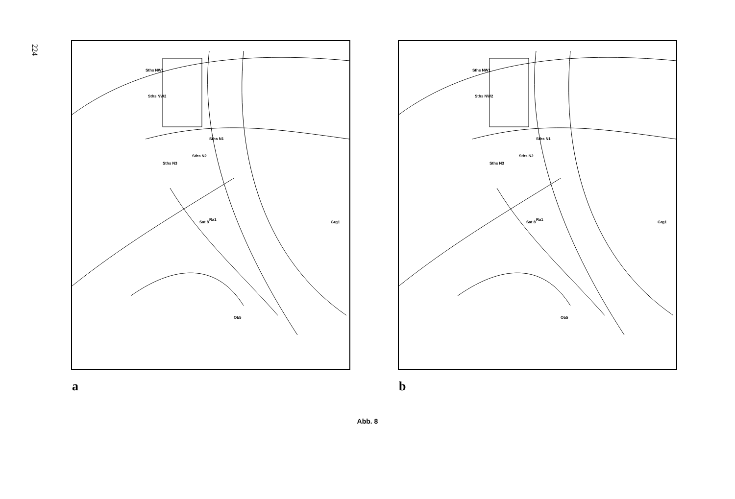224
Sths NW1
Sths NW2
Sths N1
Sths N2
Sths N3
Ra1
Sat 8 Grg1
Ob5
a
Sths NW1
Sths NW2
Sths N1
Sths N2
Sths N3
Ra1
Sat 8 Grg1
Ob5
b
Abb. 8